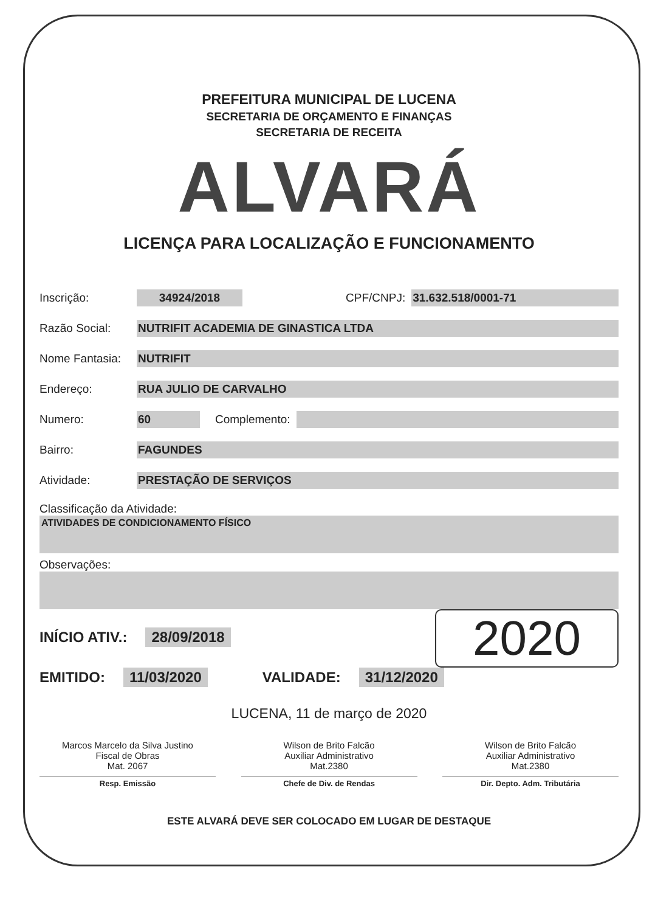PREFEITURA MUNICIPAL DE LUCENA
SECRETARIA DE ORÇAMENTO E FINANÇAS
SECRETARIA DE RECEITA
ALVARÁ
LICENÇA PARA LOCALIZAÇÃO E FUNCIONAMENTO
Inscrição: 34924/2018 CPF/CNPJ: 31.632.518/0001-71
Razão Social: NUTRIFIT ACADEMIA DE GINASTICA LTDA
Nome Fantasia: NUTRIFIT
Endereço: RUA JULIO DE CARVALHO
Numero: 60 Complemento:
Bairro: FAGUNDES
Atividade: PRESTAÇÃO DE SERVIÇOS
Classificação da Atividade:
ATIVIDADES DE CONDICIONAMENTO FÍSICO
Observações:
2020
INÍCIO ATIV.: 28/09/2018
EMITIDO: 11/03/2020 VALIDADE: 31/12/2020
LUCENA, 11 de março de 2020
Marcos Marcelo da Silva Justino
Fiscal de Obras
Mat. 2067 Wilson de Brito Falcão
Auxiliar Administrativo
Mat.2380 Wilson de Brito Falcão
Auxiliar Administrativo
Mat.2380
Resp. Emissão Chefe de Div. de Rendas Dir. Depto. Adm. Tributária
ESTE ALVARÁ DEVE SER COLOCADO EM LUGAR DE DESTAQUE